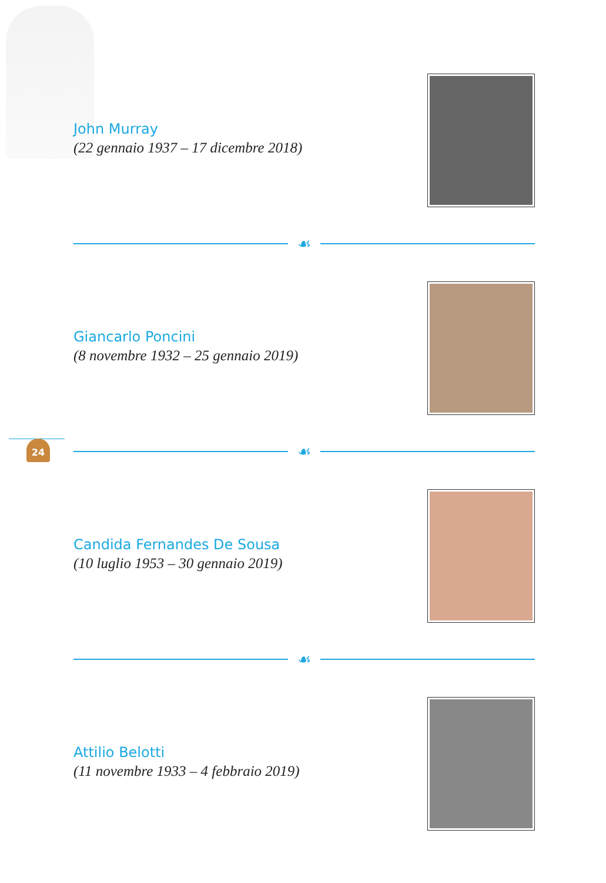John Murray
(22 gennaio 1937 – 17 dicembre 2018)
☙
Giancarlo Poncini
(8 novembre 1932 – 25 gennaio 2019)
24
☙
Candida Fernandes De Sousa
(10 luglio 1953 – 30 gennaio 2019)
☙
Attilio Belotti
(11 novembre 1933 – 4 febbraio 2019)